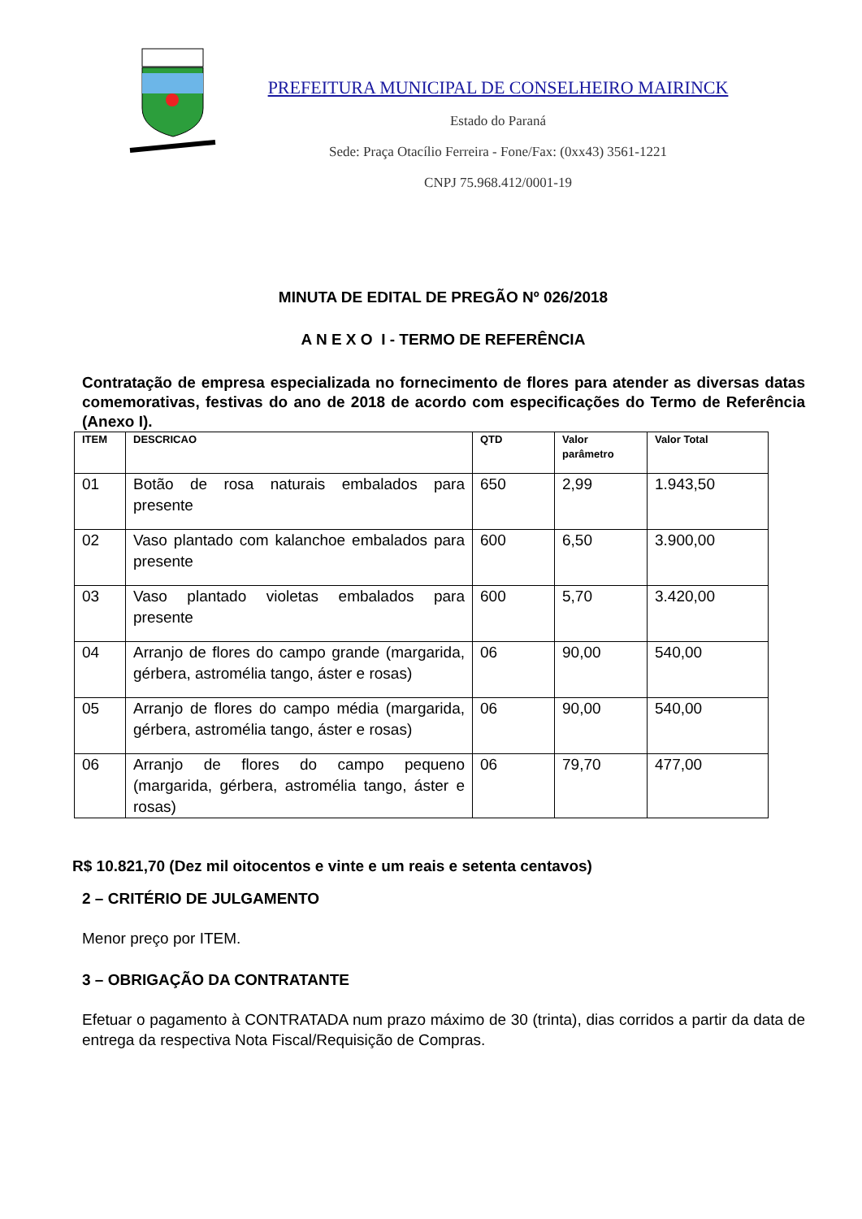PREFEITURA MUNICIPAL DE CONSELHEIRO MAIRINCK
Estado do Paraná
Sede: Praça Otacílio Ferreira - Fone/Fax: (0xx43) 3561-1221
CNPJ 75.968.412/0001-19
MINUTA DE EDITAL DE PREGÃO Nº 026/2018
A N E X O I - TERMO DE REFERÊNCIA
Contratação de empresa especializada no fornecimento de flores para atender as diversas datas comemorativas, festivas do ano de 2018 de acordo com especificações do Termo de Referência (Anexo I).
| ITEM | DESCRICAO | QTD | Valor parâmetro | Valor Total |
| --- | --- | --- | --- | --- |
| 01 | Botão de rosa naturais embalados para presente | 650 | 2,99 | 1.943,50 |
| 02 | Vaso plantado com kalanchoe embalados para presente | 600 | 6,50 | 3.900,00 |
| 03 | Vaso plantado violetas embalados para presente | 600 | 5,70 | 3.420,00 |
| 04 | Arranjo de flores do campo grande (margarida, gérbera, astromélia tango, áster e rosas) | 06 | 90,00 | 540,00 |
| 05 | Arranjo de flores do campo média (margarida, gérbera, astromélia tango, áster e rosas) | 06 | 90,00 | 540,00 |
| 06 | Arranjo de flores do campo pequeno (margarida, gérbera, astromélia tango, áster e rosas) | 06 | 79,70 | 477,00 |
R$ 10.821,70 (Dez mil oitocentos e vinte e um reais e setenta centavos)
2 – CRITÉRIO DE JULGAMENTO
Menor preço por ITEM.
3 – OBRIGAÇÃO DA CONTRATANTE
Efetuar o pagamento à CONTRATADA num prazo máximo de 30 (trinta), dias corridos a partir da data de entrega da respectiva Nota Fiscal/Requisição de Compras.